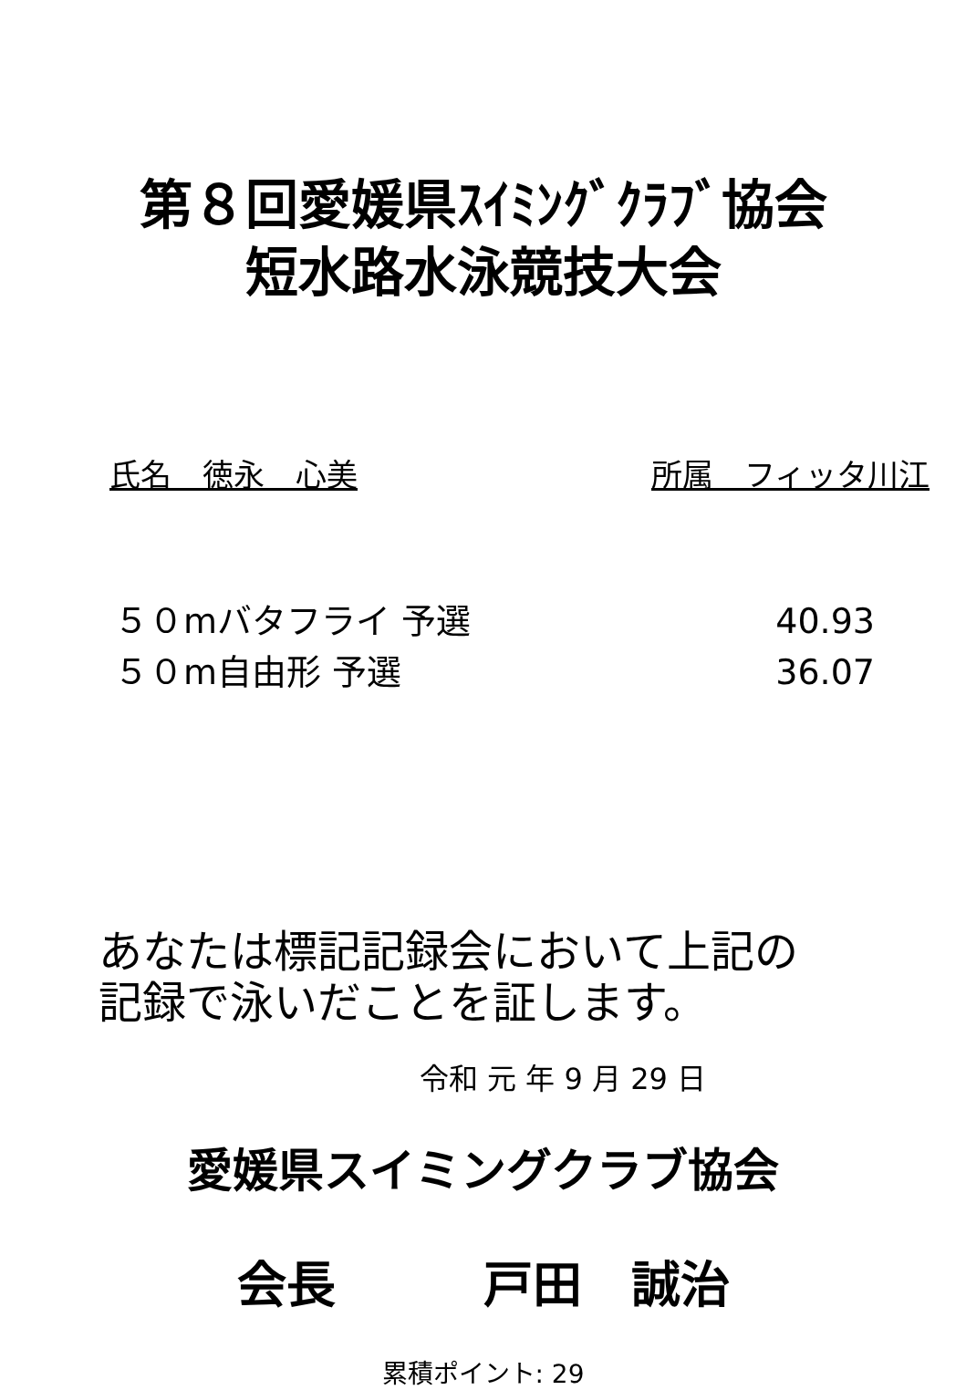第８回愛媛県ｽｲﾐﾝｸﾞｸﾗﾌﾞ協会
短水路水泳競技大会
氏名　徳永　心美 所属　フィッタ川江
５０mバタフライ 予選 40.93
５０m自由形 予選 36.07
あなたは標記記録会において上記の
記録で泳いだことを証します。
令和 元 年 9 月 29 日
愛媛県スイミングクラブ協会
会長　　　戸田　誠治
累積ポイント: 29